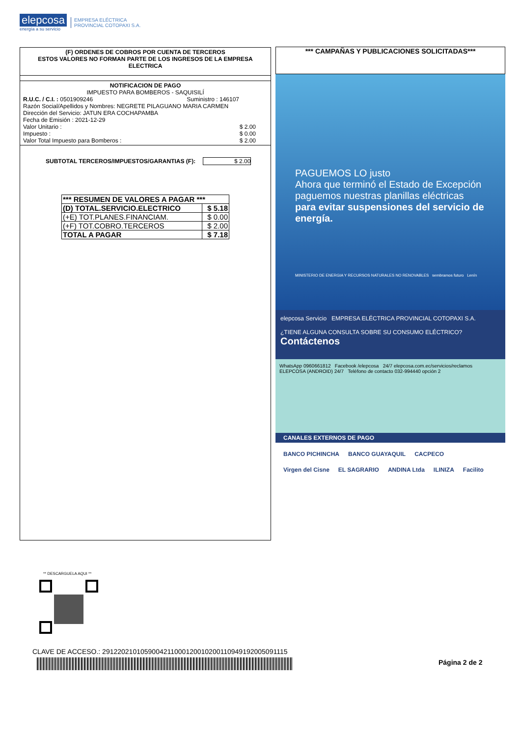elepcosa
energía a su servicio
EMPRESA ELÉCTRICA
PROVINCIAL COTOPAXI S.A.
(F) ORDENES DE COBROS POR CUENTA DE TERCEROS
ESTOS VALORES NO FORMAN PARTE DE LOS INGRESOS DE LA EMPRESA ELECTRICA
NOTIFICACION DE PAGO
IMPUESTO PARA BOMBEROS - SAQUISILÍ
R.U.C. / C.I. : 0501909246 Suministro : 146107
Razón Social/Apellidos y Nombres: NEGRETE PILAGUANO MARIA CARMEN
Dirección del Servicio: JATUN ERA COCHAPAMBA
Fecha de Emisión : 2021-12-29
Valor Unitario : $ 2.00
Impuesto : $ 0.00
Valor Total Impuesto para Bomberos : $ 2.00
SUBTOTAL TERCEROS/IMPUESTOS/GARANTIAS (F): $ 2.00
| *** RESUMEN DE VALORES A PAGAR *** | |
| (D) TOTAL.SERVICIO.ELECTRICO | $ 5.18 |
| (+E) TOT.PLANES.FINANCIAM. | $ 0.00 |
| (+F) TOT.COBRO.TERCEROS | $ 2.00 |
| TOTAL A PAGAR | $ 7.18 |
*** CAMPAÑAS Y PUBLICACIONES SOLICITADAS***
PAGUEMOS LO justo
Ahora que terminó el Estado de Excepción paguemos nuestras planillas eléctricas para evitar suspensiones del servicio de energía.
MINISTERIO DE ENERGIA Y RECURSOS NATURALES NO RENOVABLES sembramos futuro Lenín
elepcosa Servicio EMPRESA ELÉCTRICA PROVINCIAL COTOPAXI S.A.
¿TIENE ALGUNA CONSULTA SOBRE SU CONSUMO ELÉCTRICO? Contáctenos
WhatsApp 0960661812 Facebook /elepcosa 24/7 elepcosa.com.ec/servicios/reclamos
ELEPCOSA (ANDROID) 24/7 Teléfono de contacto 032-994440 opción 2
CANALES EXTERNOS DE PAGO
BANCO PICHINCHA BANCO GUAYAQUIL CACPECO Virgen del Cisne EL SAGRARIO ANDINA Ltda ILINIZA Facilito
** DESCARGUELA AQUI **
CLAVE DE ACCESO.: 2912202101059004211000120010200110949192005091115
Página 2 de 2